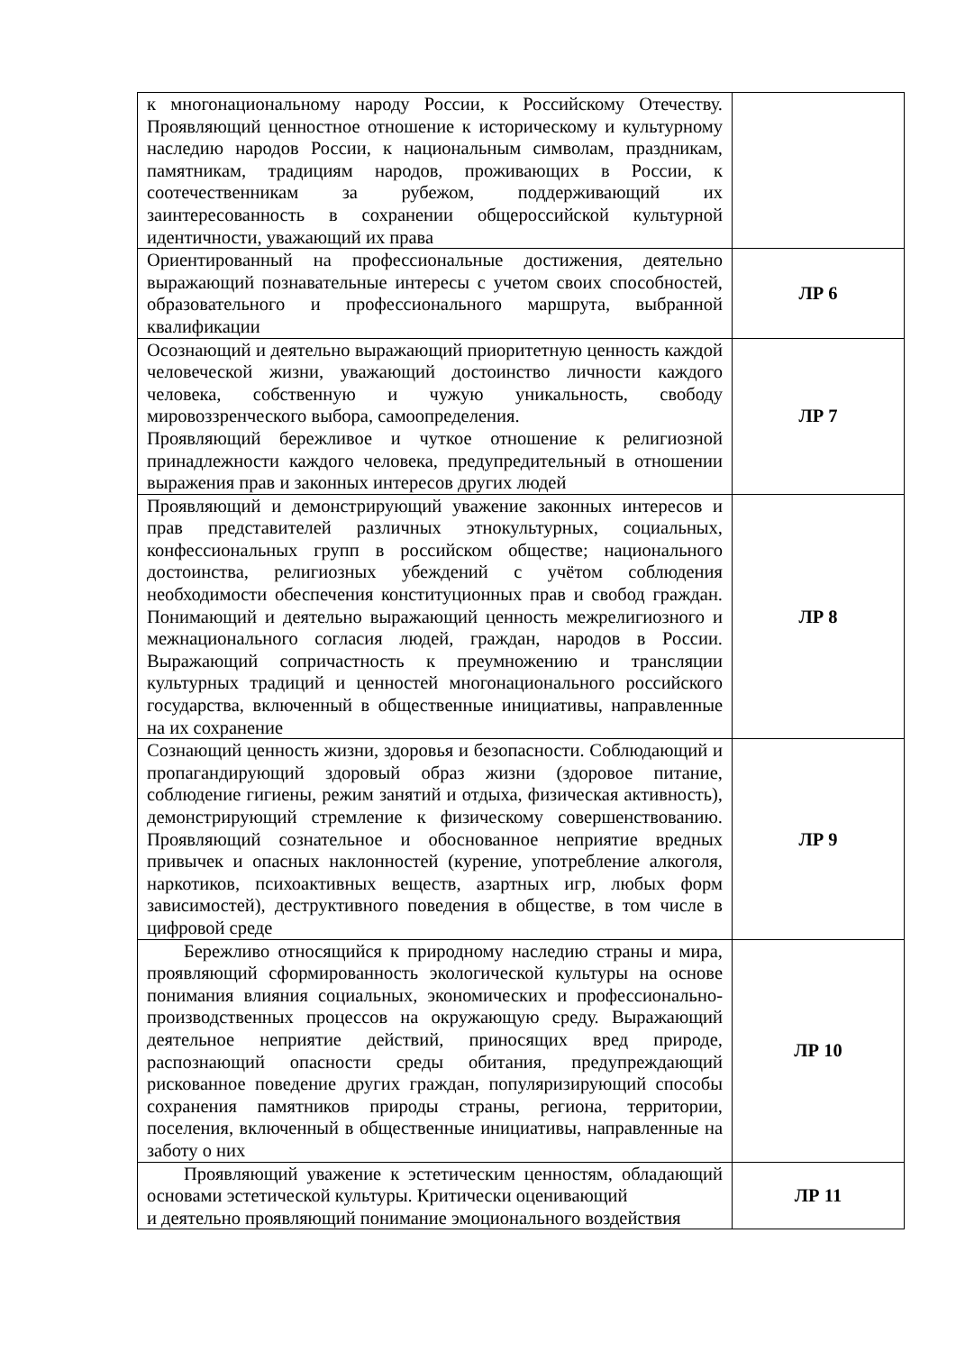| к многонациональному народу России, к Российскому Отечеству. Проявляющий ценностное отношение к историческому и культурному наследию народов России, к национальным символам, праздникам, памятникам, традициям народов, проживающих в России, к соотечественникам за рубежом, поддерживающий их заинтересованность в сохранении общероссийской культурной идентичности, уважающий их права | |
| Ориентированный на профессиональные достижения, деятельно выражающий познавательные интересы с учетом своих способностей, образовательного и профессионального маршрута, выбранной квалификации | ЛР 6 |
| Осознающий и деятельно выражающий приоритетную ценность каждой человеческой жизни, уважающий достоинство личности каждого человека, собственную и чужую уникальность, свободу мировоззренческого выбора, самоопределения. Проявляющий бережливое и чуткое отношение к религиозной принадлежности каждого человека, предупредительный в отношении выражения прав и законных интересов других людей | ЛР 7 |
| Проявляющий и демонстрирующий уважение законных интересов и прав представителей различных этнокультурных, социальных, конфессиональных групп в российском обществе; национального достоинства, религиозных убеждений с учётом соблюдения необходимости обеспечения конституционных прав и свобод граждан. Понимающий и деятельно выражающий ценность межрелигиозного и межнационального согласия людей, граждан, народов в России. Выражающий сопричастность к преумножению и трансляции культурных традиций и ценностей многонационального российского государства, включенный в общественные инициативы, направленные на их сохранение | ЛР 8 |
| Сознающий ценность жизни, здоровья и безопасности. Соблюдающий и пропагандирующий здоровый образ жизни (здоровое питание, соблюдение гигиены, режим занятий и отдыха, физическая активность), демонстрирующий стремление к физическому совершенствованию. Проявляющий сознательное и обоснованное неприятие вредных привычек и опасных наклонностей (курение, употребление алкоголя, наркотиков, психоактивных веществ, азартных игр, любых форм зависимостей), деструктивного поведения в обществе, в том числе в цифровой среде | ЛР 9 |
| Бережливо относящийся к природному наследию страны и мира, проявляющий сформированность экологической культуры на основе понимания влияния социальных, экономических и профессионально-производственных процессов на окружающую среду. Выражающий деятельное неприятие действий, приносящих вред природе, распознающий опасности среды обитания, предупреждающий рискованное поведение других граждан, популяризирующий способы сохранения памятников природы страны, региона, территории, поселения, включенный в общественные инициативы, направленные на заботу о них | ЛР 10 |
| Проявляющий уважение к эстетическим ценностям, обладающий основами эстетической культуры. Критически оценивающий и деятельно проявляющий понимание эмоционального воздействия | ЛР 11 |